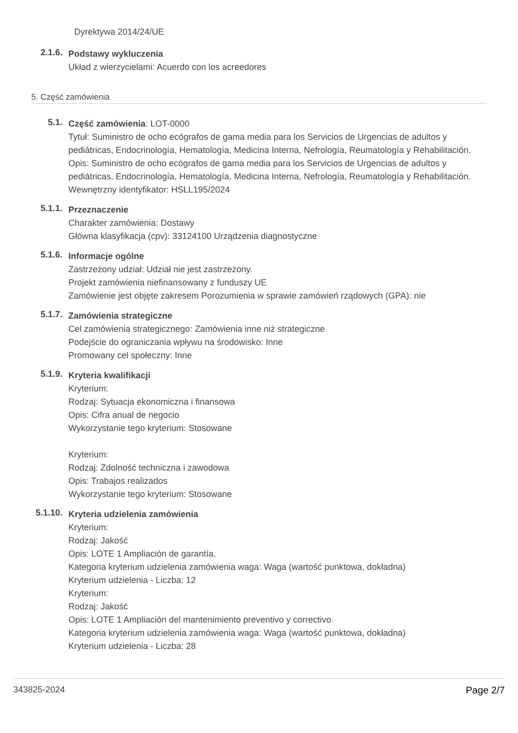Dyrektywa 2014/24/UE
2.1.6.
Podstawy wykluczenia
Układ z wierzycielami: Acuerdo con los acreedores
5. Część zamówienia
5.1.
Część zamówienia: LOT-0000
Tytuł: Suministro de ocho ecógrafos de gama media para los Servicios de Urgencias de adultos y pediátricas, Endocrinología, Hematología, Medicina Interna, Nefrología, Reumatología y Rehabilitación.
Opis: Suministro de ocho ecógrafos de gama media para los Servicios de Urgencias de adultos y pediátricas, Endocrinología, Hematología, Medicina Interna, Nefrología, Reumatología y Rehabilitación.
Wewnętrzny identyfikator: HSLL195/2024
5.1.1.
Przeznaczenie
Charakter zamówienia: Dostawy
Główna klasyfikacja (cpv): 33124100 Urządzenia diagnostyczne
5.1.6.
Informacje ogólne
Zastrzeżony udział: Udział nie jest zastrzeżony.
Projekt zamówienia niefinansowany z funduszy UE
Zamówienie jest objęte zakresem Porozumienia w sprawie zamówień rządowych (GPA): nie
5.1.7.
Zamówienia strategiczne
Cel zamówienia strategicznego: Zamówienia inne niż strategiczne
Podejście do ograniczania wpływu na środowisko: Inne
Promowany cel społeczny: Inne
5.1.9.
Kryteria kwalifikacji
Kryterium:
Rodzaj: Sytuacja ekonomiczna i finansowa
Opis: Cifra anual de negocio
Wykorzystanie tego kryterium: Stosowane
Kryterium:
Rodzaj: Zdolność techniczna i zawodowa
Opis: Trabajos realizados
Wykorzystanie tego kryterium: Stosowane
5.1.10.
Kryteria udzielenia zamówienia
Kryterium:
Rodzaj: Jakość
Opis: LOTE 1 Ampliación de garantía.
Kategoria kryterium udzielenia zamówienia waga: Waga (wartość punktowa, dokładna)
Kryterium udzielenia - Liczba: 12
Kryterium:
Rodzaj: Jakość
Opis: LOTE 1 Ampliación del mantenimiento preventivo y correctivo.
Kategoria kryterium udzielenia zamówienia waga: Waga (wartość punktowa, dokładna)
Kryterium udzielenia - Liczba: 28
343825-2024 Page 2/7